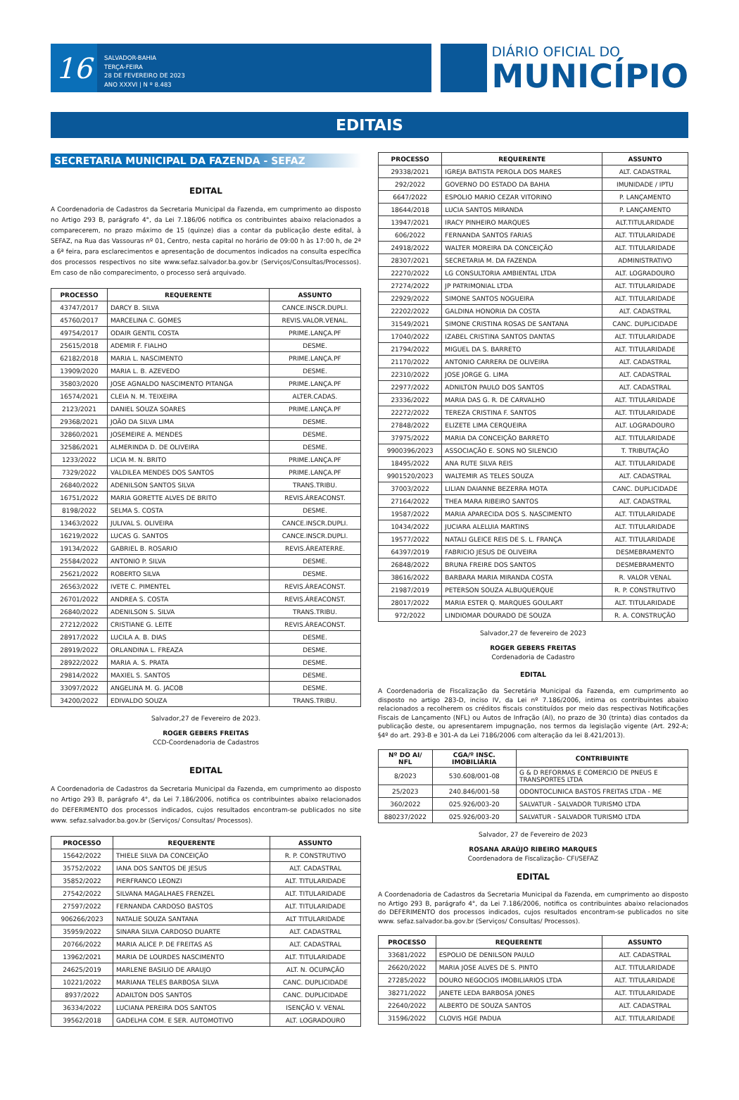16
SALVADOR-BAHIA
TERÇA-FEIRA
28 DE FEVEREIRO DE 2023
ANO XXXVI | N º 8.483
DIÁRIO OFICIAL DO
MUNICÍPIO
EDITAIS
SECRETARIA MUNICIPAL DA FAZENDA - SEFAZ
EDITAL
A Coordenadoria de Cadastros da Secretaria Municipal da Fazenda, em cumprimento ao disposto no Artigo 293 B, parágrafo 4°, da Lei 7.186/06 notifica os contribuintes abaixo relacionados a comparecerem, no prazo máximo de 15 (quinze) dias a contar da publicação deste edital, à SEFAZ, na Rua das Vassouras nº 01, Centro, nesta capital no horário de 09:00 h às 17:00 h, de 2ª a 6ª feira, para esclarecimentos e apresentação de documentos indicados na consulta específica dos processos respectivos no site www.sefaz.salvador.ba.gov.br (Serviços/Consultas/Processos). Em caso de não comparecimento, o processo será arquivado.
| PROCESSO | REQUERENTE | ASSUNTO |
| --- | --- | --- |
| 43747/2017 | DARCY B. SILVA | CANCE.INSCR.DUPLI. |
| 45760/2017 | MARCELINA C. GOMES | REVIS.VALOR.VENAL. |
| 49754/2017 | ODAIR GENTIL COSTA | PRIME.LANÇA.PF |
| 25615/2018 | ADEMIR F. FIALHO | DESME. |
| 62182/2018 | MARIA L. NASCIMENTO | PRIME.LANÇA.PF |
| 13909/2020 | MARIA L. B. AZEVEDO | DESME. |
| 35803/2020 | JOSE AGNALDO NASCIMENTO PITANGA | PRIME.LANÇA.PF |
| 16574/2021 | CLEIA N. M. TEIXEIRA | ALTER.CADAS. |
| 2123/2021 | DANIEL SOUZA SOARES | PRIME.LANÇA.PF |
| 29368/2021 | JOÃO DA SILVA LIMA | DESME. |
| 32860/2021 | JOSEMEIRE A. MENDES | DESME. |
| 32586/2021 | ALMERINDA D. DE OLIVEIRA | DESME. |
| 1233/2022 | LICIA M. N. BRITO | PRIME.LANÇA.PF |
| 7329/2022 | VALDILEA MENDES DOS SANTOS | PRIME.LANÇA.PF |
| 26840/2022 | ADENILSON SANTOS SILVA | TRANS.TRIBU. |
| 16751/2022 | MARIA GORETTE ALVES DE BRITO | REVIS.ÁREACONST. |
| 8198/2022 | SELMA S. COSTA | DESME. |
| 13463/2022 | JULIVAL S. OLIVEIRA | CANCE.INSCR.DUPLI. |
| 16219/2022 | LUCAS G. SANTOS | CANCE.INSCR.DUPLI. |
| 19134/2022 | GABRIEL B. ROSARIO | REVIS.ÁREATERRE. |
| 25584/2022 | ANTONIO P. SILVA | DESME. |
| 25621/2022 | ROBERTO SILVA | DESME. |
| 26563/2022 | IVETE C. PIMENTEL | REVIS.ÁREACONST. |
| 26701/2022 | ANDREA S. COSTA | REVIS.ÁREACONST. |
| 26840/2022 | ADENILSON S. SILVA | TRANS.TRIBU. |
| 27212/2022 | CRISTIANE G. LEITE | REVIS.ÁREACONST. |
| 28917/2022 | LUCILA A. B. DIAS | DESME. |
| 28919/2022 | ORLANDINA L. FREAZA | DESME. |
| 28922/2022 | MARIA A. S. PRATA | DESME. |
| 29814/2022 | MAXIEL S. SANTOS | DESME. |
| 33097/2022 | ANGELINA M. G. JACOB | DESME. |
| 34200/2022 | EDIVALDO SOUZA | TRANS.TRIBU. |
Salvador,27 de Fevereiro de 2023.
ROGER GEBERS FREITAS
CCD-Coordenadoria de Cadastros
EDITAL
A Coordenadoria de Cadastros da Secretaria Municipal da Fazenda, em cumprimento ao disposto no Artigo 293 B, parágrafo 4°, da Lei 7.186/2006, notifica os contribuintes abaixo relacionados do DEFERIMENTO dos processos indicados, cujos resultados encontram-se publicados no site www. sefaz.salvador.ba.gov.br (Serviços/ Consultas/ Processos).
| PROCESSO | REQUERENTE | ASSUNTO |
| --- | --- | --- |
| 15642/2022 | THIELE SILVA DA CONCEIÇÃO | R. P. CONSTRUTIVO |
| 35752/2022 | IANA DOS SANTOS DE JESUS | ALT. CADASTRAL |
| 35852/2022 | PIERFRANCO LEONZI | ALT. TITULARIDADE |
| 27542/2022 | SILVANA MAGALHAES FRENZEL | ALT. TITULARIDADE |
| 27597/2022 | FERNANDA CARDOSO BASTOS | ALT. TITULARIDADE |
| 906266/2023 | NATALIE SOUZA SANTANA | ALT TITULARIDADE |
| 35959/2022 | SINARA SILVA CARDOSO DUARTE | ALT. CADASTRAL |
| 20766/2022 | MARIA ALICE P. DE FREITAS AS | ALT. CADASTRAL |
| 13962/2021 | MARIA DE LOURDES NASCIMENTO | ALT. TITULARIDADE |
| 24625/2019 | MARLENE BASILIO DE ARAUJO | ALT. N. OCUPAÇÃO |
| 10221/2022 | MARIANA TELES BARBOSA SILVA | CANC. DUPLICIDADE |
| 8937/2022 | ADAILTON DOS SANTOS | CANC. DUPLICIDADE |
| 36334/2022 | LUCIANA PEREIRA DOS SANTOS | ISENÇÃO V. VENAL |
| 39562/2018 | GADELHA COM. E SER. AUTOMOTIVO | ALT. LOGRADOURO |
| PROCESSO | REQUERENTE | ASSUNTO |
| --- | --- | --- |
| 29338/2021 | IGREJA BATISTA PEROLA DOS MARES | ALT. CADASTRAL |
| 292/2022 | GOVERNO DO ESTADO DA BAHIA | IMUNIDADE / IPTU |
| 6647/2022 | ESPOLIO MARIO CEZAR VITORINO | P. LANÇAMENTO |
| 18644/2018 | LUCIA SANTOS MIRANDA | P. LANÇAMENTO |
| 13947/2021 | IRACY PINHEIRO MARQUES | ALT.TITULARIDADE |
| 606/2022 | FERNANDA SANTOS FARIAS | ALT. TITULARIDADE |
| 24918/2022 | WALTER MOREIRA DA CONCEIÇÃO | ALT. TITULARIDADE |
| 28307/2021 | SECRETARIA M. DA FAZENDA | ADMINISTRATIVO |
| 22270/2022 | LG CONSULTORIA AMBIENTAL LTDA | ALT. LOGRADOURO |
| 27274/2022 | JP PATRIMONIAL LTDA | ALT. TITULARIDADE |
| 22929/2022 | SIMONE SANTOS NOGUEIRA | ALT. TITULARIDADE |
| 22202/2022 | GALDINA HONORIA DA COSTA | ALT. CADASTRAL |
| 31549/2021 | SIMONE CRISTINA ROSAS DE SANTANA | CANC. DUPLICIDADE |
| 17040/2022 | IZABEL CRISTINA SANTOS DANTAS | ALT. TITULARIDADE |
| 21794/2022 | MIGUEL DA S. BARRETO | ALT. TITULARIDADE |
| 21170/2022 | ANTONIO CARRERA DE OLIVEIRA | ALT. CADASTRAL |
| 22310/2022 | JOSE JORGE G. LIMA | ALT. CADASTRAL |
| 22977/2022 | ADNILTON PAULO DOS SANTOS | ALT. CADASTRAL |
| 23336/2022 | MARIA DAS G. R. DE CARVALHO | ALT. TITULARIDADE |
| 22272/2022 | TEREZA CRISTINA F. SANTOS | ALT. TITULARIDADE |
| 27848/2022 | ELIZETE LIMA CERQUEIRA | ALT. LOGRADOURO |
| 37975/2022 | MARIA DA CONCEIÇÃO BARRETO | ALT. TITULARIDADE |
| 9900396/2023 | ASSOCIAÇÃO E. SONS NO SILENCIO | T. TRIBUTAÇÃO |
| 18495/2022 | ANA RUTE SILVA REIS | ALT. TITULARIDADE |
| 9901520/2023 | WALTEMIR AS TELES SOUZA | ALT. CADASTRAL |
| 37003/2022 | LILIAN DAIANNE BEZERRA MOTA | CANC. DUPLICIDADE |
| 27164/2022 | THEA MARA RIBEIRO SANTOS | ALT. CADASTRAL |
| 19587/2022 | MARIA APARECIDA DOS S. NASCIMENTO | ALT. TITULARIDADE |
| 10434/2022 | JUCIARA ALELUIA MARTINS | ALT. TITULARIDADE |
| 19577/2022 | NATALI GLEICE REIS DE S. L. FRANÇA | ALT. TITULARIDADE |
| 64397/2019 | FABRICIO JESUS DE OLIVEIRA | DESMEBRAMENTO |
| 26848/2022 | BRUNA FREIRE DOS SANTOS | DESMEBRAMENTO |
| 38616/2022 | BARBARA MARIA MIRANDA COSTA | R. VALOR VENAL |
| 21987/2019 | PETERSON SOUZA ALBUQUERQUE | R. P. CONSTRUTIVO |
| 28017/2022 | MARIA ESTER Q. MARQUES GOULART | ALT. TITULARIDADE |
| 972/2022 | LINDIOMAR DOURADO DE SOUZA | R. A. CONSTRUÇÃO |
Salvador,27 de fevereiro de 2023
ROGER GEBERS FREITAS
Cordenadoria de Cadastro
EDITAL
A Coordenadoria de Fiscalização da Secretária Municipal da Fazenda, em cumprimento ao disposto no artigo 283-D, inciso IV, da Lei nº 7.186/2006, intima os contribuintes abaixo relacionados a recolherem os créditos fiscais constituídos por meio das respectivas Notificações Fiscais de Lançamento (NFL) ou Autos de Infração (AI), no prazo de 30 (trinta) dias contados da publicação deste, ou apresentarem impugnação, nos termos da legislação vigente (Art. 292-A; §4º do art. 293-B e 301-A da Lei 7186/2006 com alteração da lei 8.421/2013).
| Nº DO AI/ NFL | CGA/º INSC. IMOBILIÁRIA | CONTRIBUINTE |
| --- | --- | --- |
| 8/2023 | 530.608/001-08 | G & D REFORMAS E COMERCIO DE PNEUS E TRANSPORTES LTDA |
| 25/2023 | 240.846/001-58 | ODONTOCLINICA BASTOS FREITAS LTDA - ME |
| 360/2022 | 025.926/003-20 | SALVATUR - SALVADOR TURISMO LTDA |
| 880237/2022 | 025.926/003-20 | SALVATUR - SALVADOR TURISMO LTDA |
Salvador, 27 de Fevereiro de 2023
ROSANA ARAÚJO RIBEIRO MARQUES
Coordenadora de Fiscalização- CFI/SEFAZ
EDITAL
A Coordenadoria de Cadastros da Secretaria Municipal da Fazenda, em cumprimento ao disposto no Artigo 293 B, parágrafo 4°, da Lei 7.186/2006, notifica os contribuintes abaixo relacionados do DEFERIMENTO dos processos indicados, cujos resultados encontram-se publicados no site www. sefaz.salvador.ba.gov.br (Serviços/ Consultas/ Processos).
| PROCESSO | REQUERENTE | ASSUNTO |
| --- | --- | --- |
| 33681/2022 | ESPOLIO DE DENILSON PAULO | ALT. CADASTRAL |
| 26620/2022 | MARIA JOSE ALVES DE S. PINTO | ALT. TITULARIDADE |
| 27285/2022 | DOURO NEGOCIOS IMOBILIARIOS LTDA | ALT. TITULARIDADE |
| 38271/2022 | JANETE LEDA BARBOSA JONES | ALT. TITULARIDADE |
| 22640/2022 | ALBERTO DE SOUZA SANTOS | ALT. CADASTRAL |
| 31596/2022 | CLOVIS HGE PADUA | ALT. TITULARIDADE |